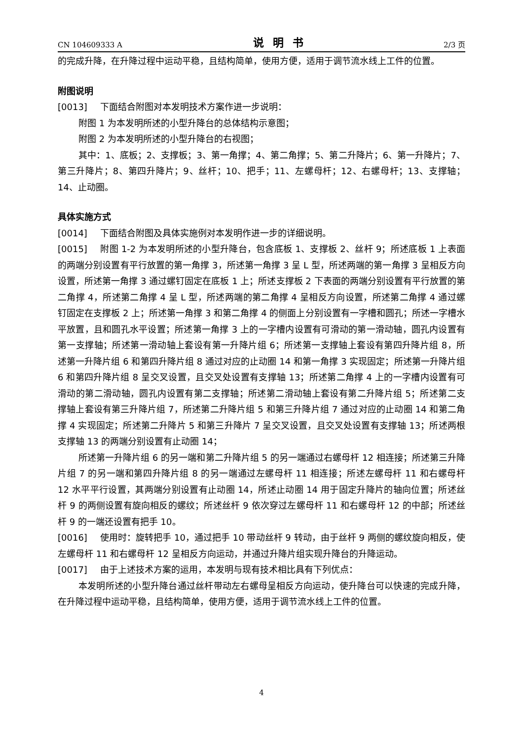CN 104609333 A 说明书 2/3 页
的完成升降，在升降过程中运动平稳，且结构简单，使用方便，适用于调节流水线上工件的位置。
附图说明
[0013] 下面结合附图对本发明技术方案作进一步说明：
附图 1 为本发明所述的小型升降台的总体结构示意图；
附图 2 为本发明所述的小型升降台的右视图；
其中：1、底板；2、支撑板；3、第一角撑；4、第二角撑；5、第二升降片；6、第一升降片；7、第三升降片；8、第四升降片；9、丝杆；10、把手；11、左螺母杆；12、右螺母杆；13、支撑轴；14、止动圈。
具体实施方式
[0014] 下面结合附图及具体实施例对本发明作进一步的详细说明。
[0015] 附图 1-2 为本发明所述的小型升降台，包含底板 1、支撑板 2、丝杆 9；所述底板 1 上表面的两端分别设置有平行放置的第一角撑 3，所述第一角撑 3 呈 L 型，所述两端的第一角撑 3 呈相反方向设置，所述第一角撑 3 通过螺钉固定在底板 1 上；所述支撑板 2 下表面的两端分别设置有平行放置的第二角撑 4，所述第二角撑 4 呈 L 型，所述两端的第二角撑 4 呈相反方向设置，所述第二角撑 4 通过螺钉固定在支撑板 2 上；所述第一角撑 3 和第二角撑 4 的侧面上分别设置有一字槽和圆孔；所述一字槽水平放置，且和圆孔水平设置；所述第一角撑 3 上的一字槽内设置有可滑动的第一滑动轴，圆孔内设置有第一支撑轴；所述第一滑动轴上套设有第一升降片组 6；所述第一支撑轴上套设有第四升降片组 8，所述第一升降片组 6 和第四升降片组 8 通过对应的止动圈 14 和第一角撑 3 实现固定；所述第一升降片组 6 和第四升降片组 8 呈交叉设置，且交叉处设置有支撑轴 13；所述第二角撑 4 上的一字槽内设置有可滑动的第二滑动轴，圆孔内设置有第二支撑轴；所述第二滑动轴上套设有第二升降片组 5；所述第二支撑轴上套设有第三升降片组 7，所述第二升降片组 5 和第三升降片组 7 通过对应的止动圈 14 和第二角撑 4 实现固定；所述第二升降片 5 和第三升降片 7 呈交叉设置，且交叉处设置有支撑轴 13；所述两根支撑轴 13 的两端分别设置有止动圈 14；
所述第一升降片组 6 的另一端和第二升降片组 5 的另一端通过右螺母杆 12 相连接；所述第三升降片组 7 的另一端和第四升降片组 8 的另一端通过左螺母杆 11 相连接；所述左螺母杆 11 和右螺母杆 12 水平平行设置，其两端分别设置有止动圈 14，所述止动圈 14 用于固定升降片的轴向位置；所述丝杆 9 的两侧设置有旋向相反的螺纹；所述丝杆 9 依次穿过左螺母杆 11 和右螺母杆 12 的中部；所述丝杆 9 的一端还设置有把手 10。
[0016] 使用时：旋转把手 10，通过把手 10 带动丝杆 9 转动，由于丝杆 9 两侧的螺纹旋向相反，使左螺母杆 11 和右螺母杆 12 呈相反方向运动，并通过升降片组实现升降台的升降运动。
[0017] 由于上述技术方案的运用，本发明与现有技术相比具有下列优点：
本发明所述的小型升降台通过丝杆带动左右螺母呈相反方向运动，使升降台可以快速的完成升降，在升降过程中运动平稳，且结构简单，使用方便，适用于调节流水线上工件的位置。
4